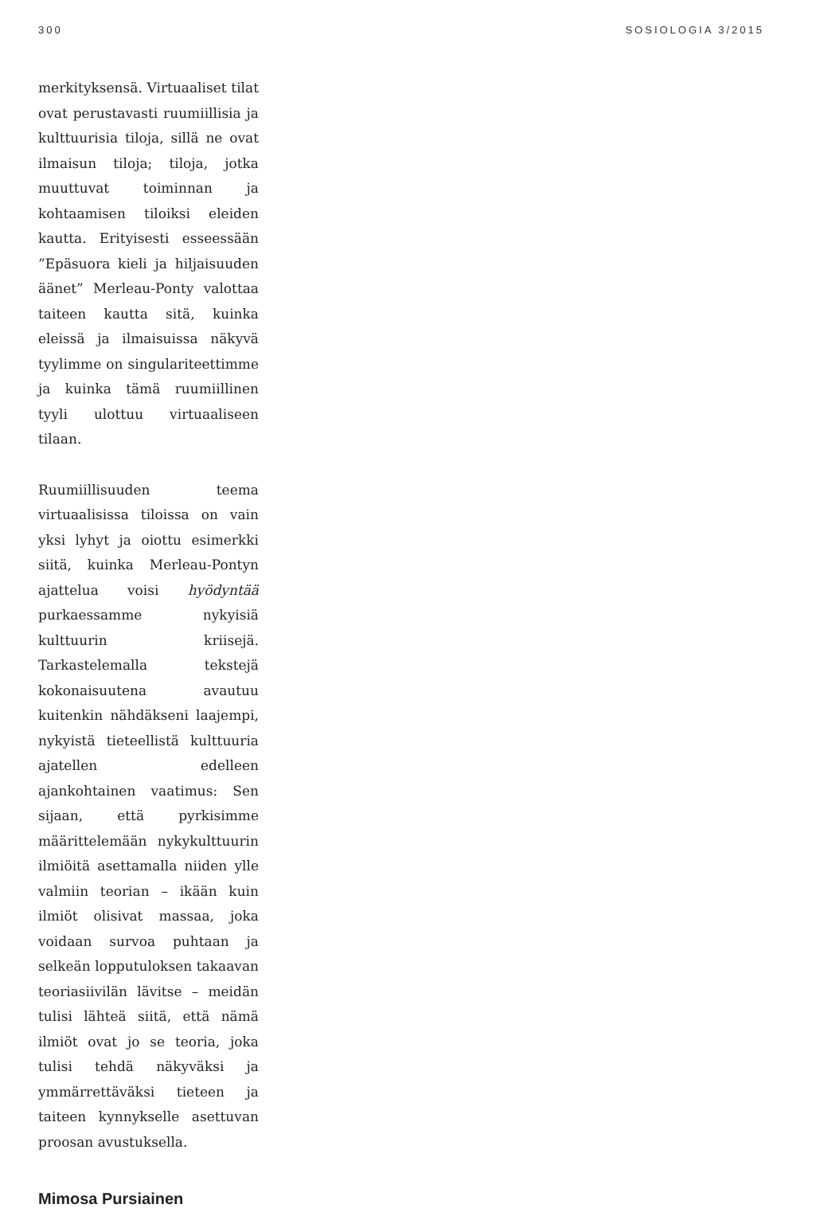300 SOSIOLOGIA 3/2015
merkityksensä. Virtuaaliset tilat ovat perustavasti ruumiillisia ja kulttuurisia tiloja, sillä ne ovat ilmaisun tiloja; tiloja, jotka muuttuvat toiminnan ja kohtaamisen tiloiksi eleiden kautta. Erityisesti esseessään ”Epäsuora kieli ja hiljaisuuden äänet” Merleau-Ponty valottaa taiteen kautta sitä, kuinka eleissä ja ilmaisuissa näkyvä tyylimme on singulariteettimme ja kuinka tämä ruumiillinen tyyli ulottuu virtuaaliseen tilaan.
Ruumiillisuuden teema virtuaalisissa tiloissa on vain yksi lyhyt ja oiottu esimerkki siitä, kuinka Merleau-Pontyn ajattelua voisi hyödyntää purkaessamme nykyisiä kulttuurin kriisejä. Tarkastelemalla tekstejä kokonaisuutena avautuu kuitenkin nähdäkseni laajempi, nykyistä tieteellistä kulttuuria ajatellen edelleen ajankohtainen vaatimus: Sen sijaan, että pyrkisimme määrittelemään nykykulttuurin ilmiöitä asettamalla niiden ylle valmiin teorian – ikään kuin ilmiöt olisivat massaa, joka voidaan survoa puhtaan ja selkeän lopputuloksen takaavan teoriasiivilän lävitse – meidän tulisi lähteä siitä, että nämä ilmiöt ovat jo se teoria, joka tulisi tehdä näkyväksi ja ymmärrettäväksi tieteen ja taiteen kynnykselle asettuvan proosan avustuksella.
Mimosa Pursiainen